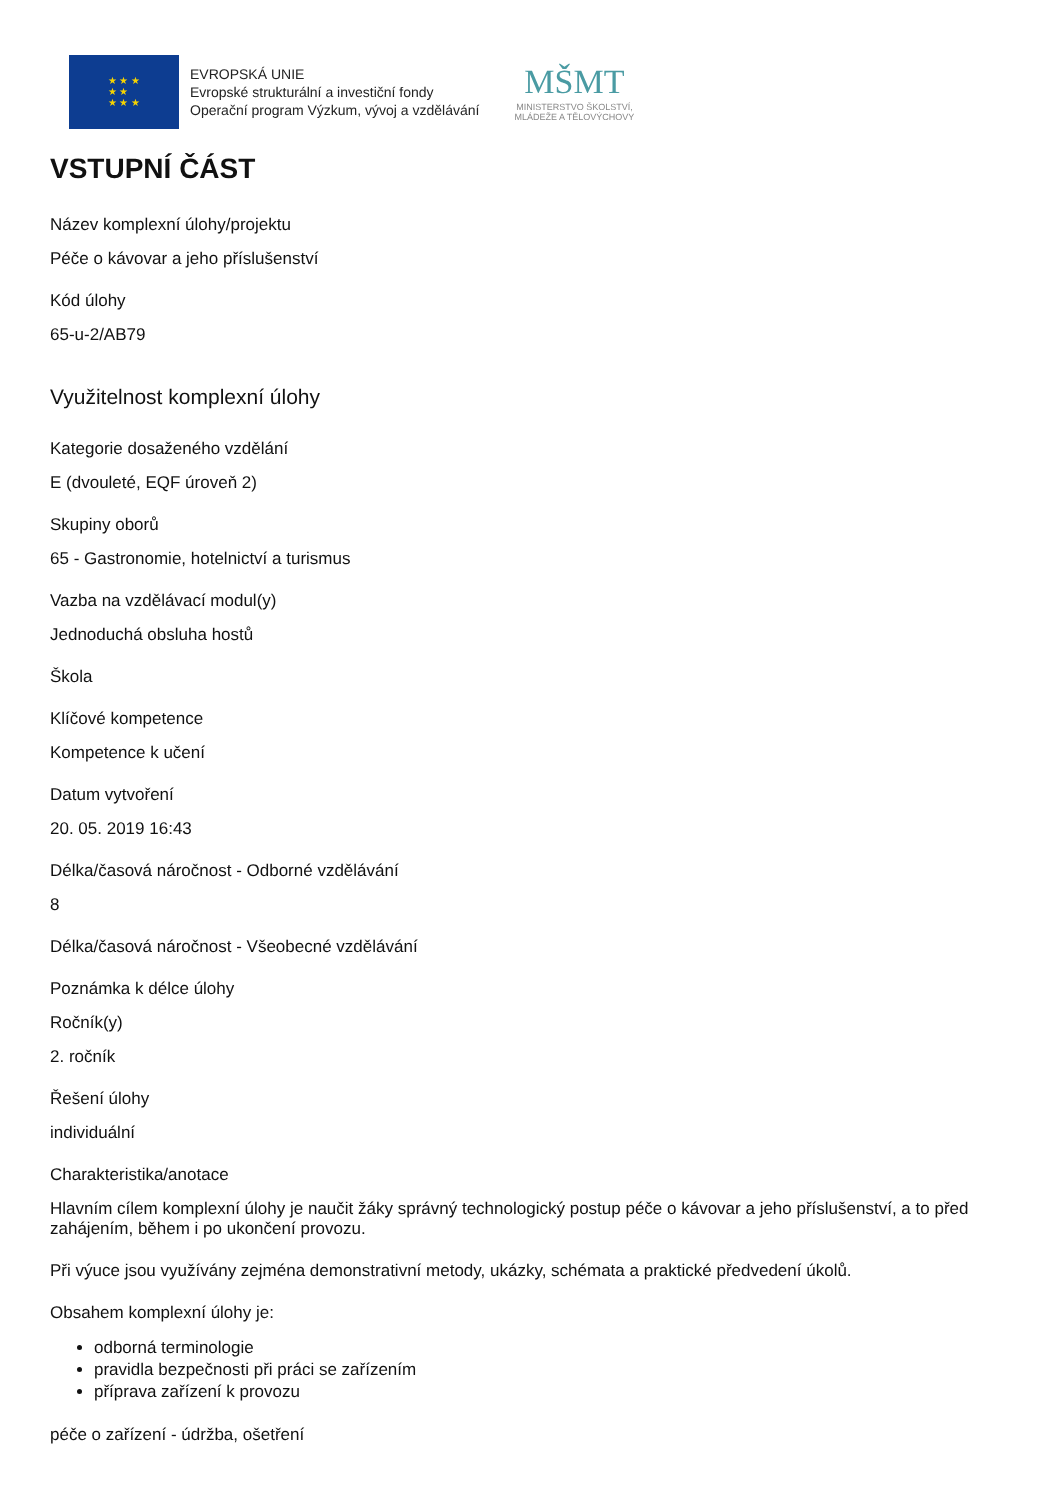★ ★ ★
★ ★
★ ★ ★
EVROPSKÁ UNIE
Evropské strukturální a investiční fondy
Operační program Výzkum, vývoj a vzdělávání
MŠMT
MINISTERSTVO ŠKOLSTVÍ,
MLÁDEŽE A TĚLOVÝCHOVY
VSTUPNÍ ČÁST
Název komplexní úlohy/projektu
Péče o kávovar a jeho příslušenství
Kód úlohy
65-u-2/AB79
Využitelnost komplexní úlohy
Kategorie dosaženého vzdělání
E (dvouleté, EQF úroveň 2)
Skupiny oborů
65 - Gastronomie, hotelnictví a turismus
Vazba na vzdělávací modul(y)
Jednoduchá obsluha hostů
Škola
Klíčové kompetence
Kompetence k učení
Datum vytvoření
20. 05. 2019 16:43
Délka/časová náročnost - Odborné vzdělávání
8
Délka/časová náročnost - Všeobecné vzdělávání
Poznámka k délce úlohy
Ročník(y)
2. ročník
Řešení úlohy
individuální
Charakteristika/anotace
Hlavním cílem komplexní úlohy je naučit žáky správný technologický postup péče o kávovar a jeho příslušenství, a to před zahájením, během i po ukončení provozu.
Při výuce jsou využívány zejména demonstrativní metody, ukázky, schémata a praktické předvedení úkolů.
Obsahem komplexní úlohy je:
odborná terminologie
pravidla bezpečnosti při práci se zařízením
příprava zařízení k provozu
péče o zařízení - údržba, ošetření